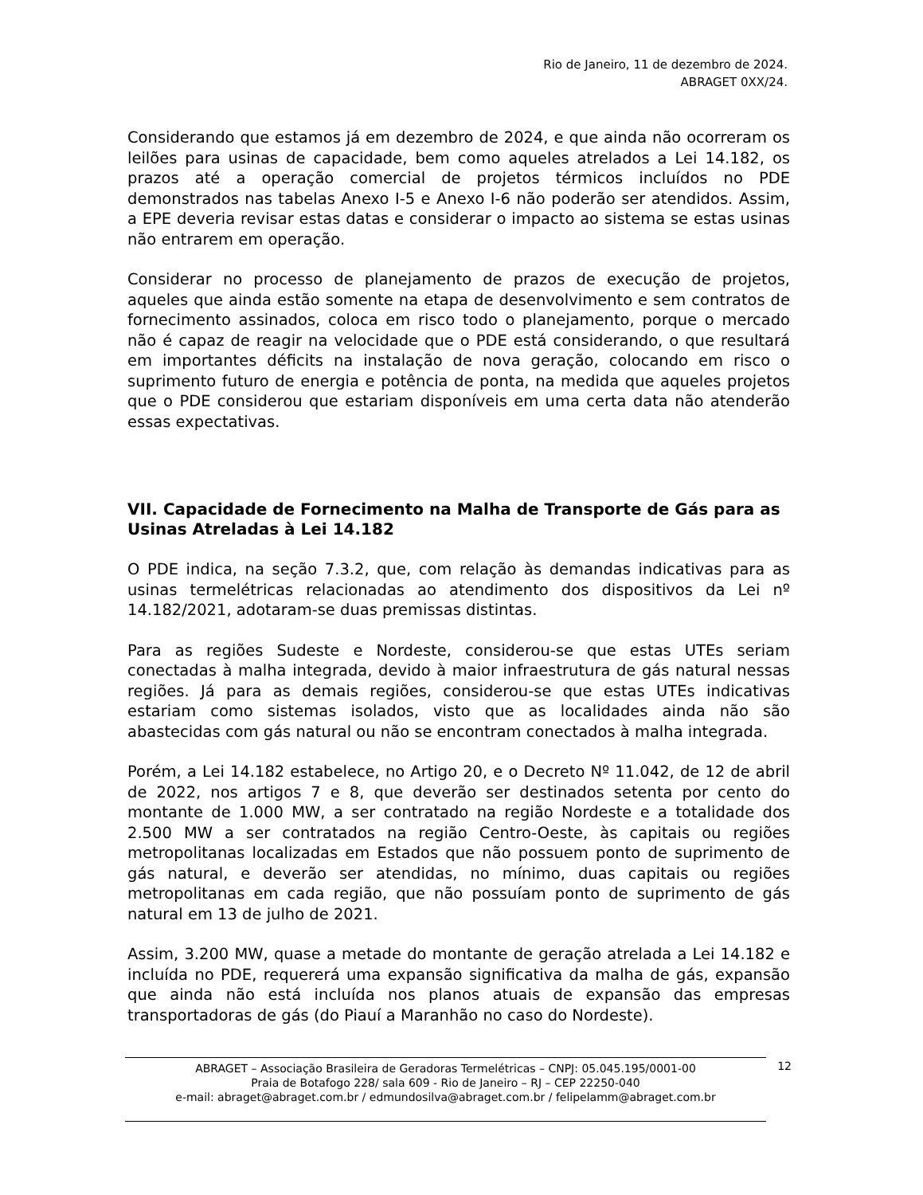Rio de Janeiro, 11 de dezembro de 2024.
ABRAGET 0XX/24.
Considerando que estamos já em dezembro de 2024, e que ainda não ocorreram os leilões para usinas de capacidade, bem como aqueles atrelados a Lei 14.182, os prazos até a operação comercial de projetos térmicos incluídos no PDE demonstrados nas tabelas Anexo I-5 e Anexo I-6 não poderão ser atendidos. Assim, a EPE deveria revisar estas datas e considerar o impacto ao sistema se estas usinas não entrarem em operação.
Considerar no processo de planejamento de prazos de execução de projetos, aqueles que ainda estão somente na etapa de desenvolvimento e sem contratos de fornecimento assinados, coloca em risco todo o planejamento, porque o mercado não é capaz de reagir na velocidade que o PDE está considerando, o que resultará em importantes déficits na instalação de nova geração, colocando em risco o suprimento futuro de energia e potência de ponta, na medida que aqueles projetos que o PDE considerou que estariam disponíveis em uma certa data não atenderão essas expectativas.
VII. Capacidade de Fornecimento na Malha de Transporte de Gás para as Usinas Atreladas à Lei 14.182
O PDE indica, na seção 7.3.2, que, com relação às demandas indicativas para as usinas termelétricas relacionadas ao atendimento dos dispositivos da Lei nº 14.182/2021, adotaram-se duas premissas distintas.
Para as regiões Sudeste e Nordeste, considerou-se que estas UTEs seriam conectadas à malha integrada, devido à maior infraestrutura de gás natural nessas regiões. Já para as demais regiões, considerou-se que estas UTEs indicativas estariam como sistemas isolados, visto que as localidades ainda não são abastecidas com gás natural ou não se encontram conectados à malha integrada.
Porém, a Lei 14.182 estabelece, no Artigo 20, e o Decreto Nº 11.042, de 12 de abril de 2022, nos artigos 7 e 8, que deverão ser destinados setenta por cento do montante de 1.000 MW, a ser contratado na região Nordeste e a totalidade dos 2.500 MW a ser contratados na região Centro-Oeste, às capitais ou regiões metropolitanas localizadas em Estados que não possuem ponto de suprimento de gás natural, e deverão ser atendidas, no mínimo, duas capitais ou regiões metropolitanas em cada região, que não possuíam ponto de suprimento de gás natural em 13 de julho de 2021.
Assim, 3.200 MW, quase a metade do montante de geração atrelada a Lei 14.182 e incluída no PDE, requererá uma expansão significativa da malha de gás, expansão que ainda não está incluída nos planos atuais de expansão das empresas transportadoras de gás (do Piauí a Maranhão no caso do Nordeste).
ABRAGET – Associação Brasileira de Geradoras Termelétricas – CNPJ: 05.045.195/0001-00
Praia de Botafogo 228/ sala 609 - Rio de Janeiro – RJ – CEP 22250-040
e-mail: abraget@abraget.com.br / edmundosilva@abraget.com.br / felipelamm@abraget.com.br
12